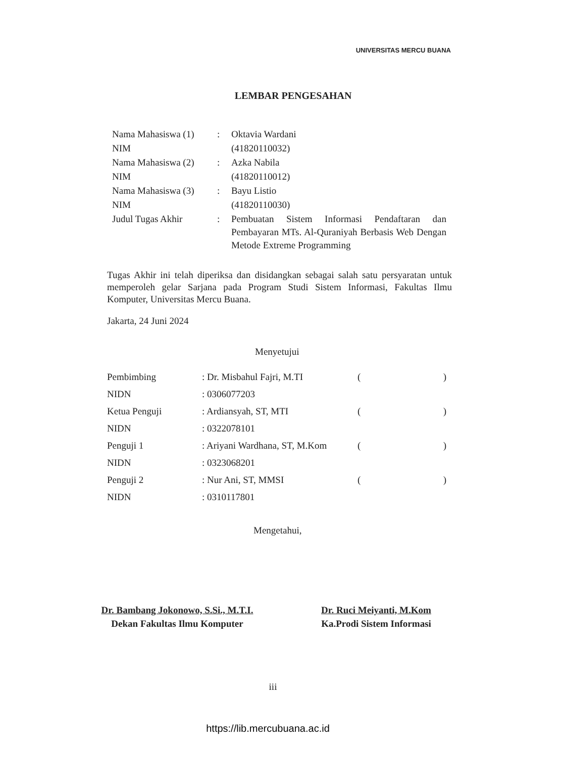UNIVERSITAS MERCU BUANA
LEMBAR PENGESAHAN
| Nama Mahasiswa (1) | : | Oktavia Wardani |
| NIM | | (41820110032) |
| Nama Mahasiswa (2) | : | Azka Nabila |
| NIM | | (41820110012) |
| Nama Mahasiswa (3) | : | Bayu Listio |
| NIM | | (41820110030) |
| Judul Tugas Akhir | : | Pembuatan Sistem Informasi Pendaftaran dan Pembayaran MTs. Al-Quraniyah Berbasis Web Dengan Metode Extreme Programming |
Tugas Akhir ini telah diperiksa dan disidangkan sebagai salah satu persyaratan untuk memperoleh gelar Sarjana pada Program Studi Sistem Informasi, Fakultas Ilmu Komputer, Universitas Mercu Buana.
Jakarta, 24 Juni 2024
Menyetujui
| Pembimbing | : Dr. Misbahul Fajri, M.TI | ( | ) |
| NIDN | : 0306077203 | | |
| Ketua Penguji | : Ardiansyah, ST, MTI | ( | ) |
| NIDN | : 0322078101 | | |
| Penguji 1 | : Ariyani Wardhana, ST, M.Kom | ( | ) |
| NIDN | : 0323068201 | | |
| Penguji 2 | : Nur Ani, ST, MMSI | ( | ) |
| NIDN | : 0310117801 | | |
Mengetahui,
Dr. Bambang Jokonowo, S.Si., M.T.I.
Dekan Fakultas Ilmu Komputer
Dr. Ruci Meiyanti, M.Kom
Ka.Prodi Sistem Informasi
iii
https://lib.mercubuana.ac.id